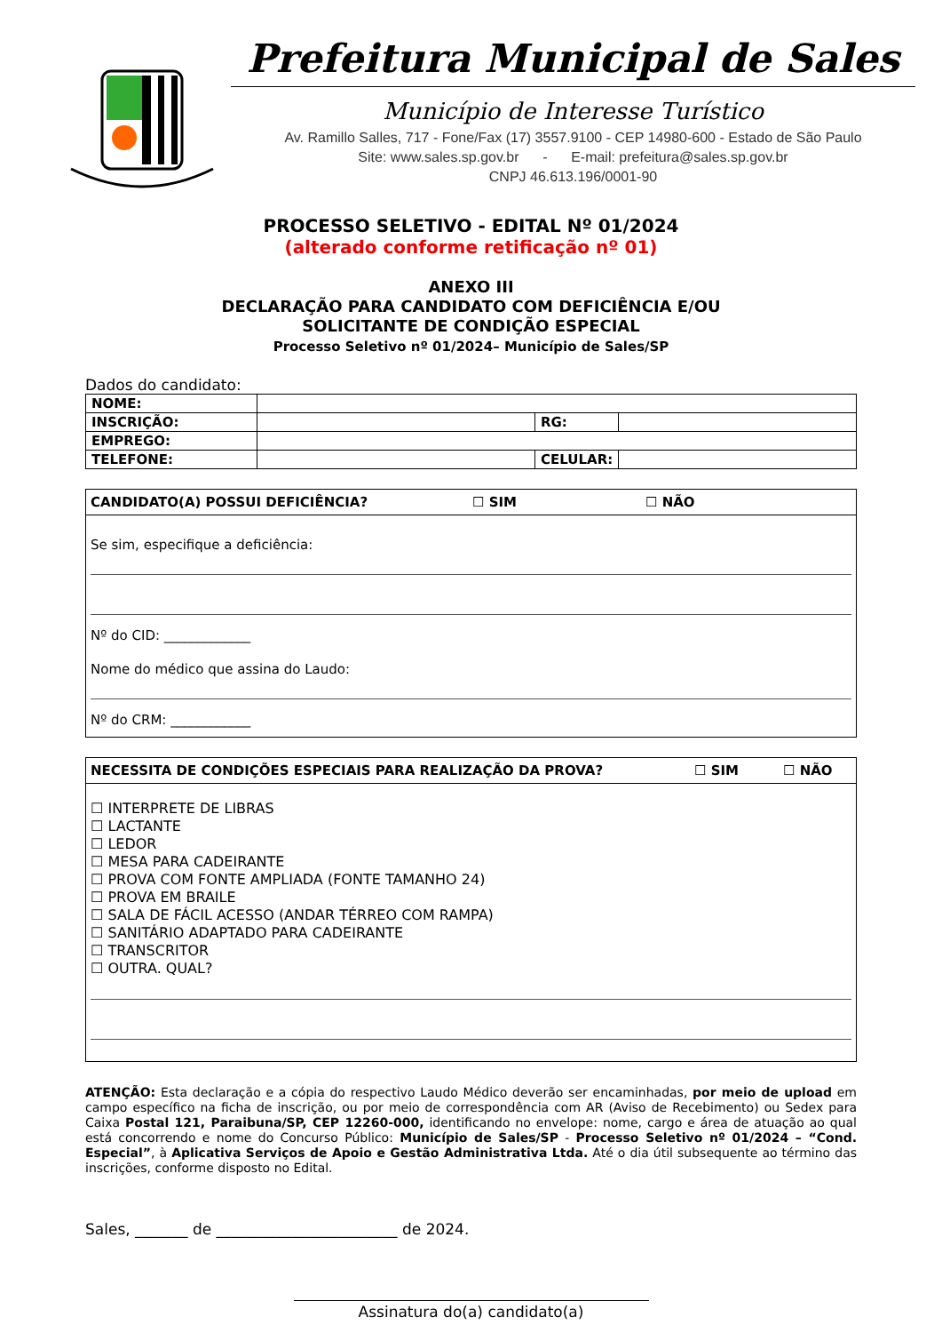Prefeitura Municipal de Sales
Município de Interesse Turístico
Av. Ramillo Salles, 717 - Fone/Fax (17) 3557.9100 - CEP 14980-600 - Estado de São Paulo
Site: www.sales.sp.gov.br - E-mail: prefeitura@sales.sp.gov.br
CNPJ 46.613.196/0001-90
PROCESSO SELETIVO - EDITAL Nº 01/2024
(alterado conforme retificação nº 01)
ANEXO III
DECLARAÇÃO PARA CANDIDATO COM DEFICIÊNCIA E/OU
SOLICITANTE DE CONDIÇÃO ESPECIAL
Processo Seletivo nº 01/2024– Município de Sales/SP
Dados do candidato:
| NOME: | | | |
| INSCRIÇÃO: | | RG: | |
| EMPREGO: | | | |
| TELEFONE: | | CELULAR: | |
CANDIDATO(A) POSSUI DEFICIÊNCIA? ☐ SIM ☐ NÃO
Se sim, especifique a deficiência:
Nº do CID: _____________
Nome do médico que assina do Laudo:
Nº do CRM: ____________
NECESSITA DE CONDIÇÕES ESPECIAIS PARA REALIZAÇÃO DA PROVA? ☐ SIM ☐ NÃO
☐ INTERPRETE DE LIBRAS
☐ LACTANTE
☐ LEDOR
☐ MESA PARA CADEIRANTE
☐ PROVA COM FONTE AMPLIADA (FONTE TAMANHO 24)
☐ PROVA EM BRAILE
☐ SALA DE FÁCIL ACESSO (ANDAR TÉRREO COM RAMPA)
☐ SANITÁRIO ADAPTADO PARA CADEIRANTE
☐ TRANSCRITOR
☐ OUTRA. QUAL?
ATENÇÃO: Esta declaração e a cópia do respectivo Laudo Médico deverão ser encaminhadas, por meio de upload em campo específico na ficha de inscrição, ou por meio de correspondência com AR (Aviso de Recebimento) ou Sedex para Caixa Postal 121, Paraibuna/SP, CEP 12260-000, identificando no envelope: nome, cargo e área de atuação ao qual está concorrendo e nome do Concurso Público: Município de Sales/SP - Processo Seletivo nº 01/2024 – “Cond. Especial”, à Aplicativa Serviços de Apoio e Gestão Administrativa Ltda. Até o dia útil subsequente ao término das inscrições, conforme disposto no Edital.
Sales, _______ de ________________________ de 2024.
Assinatura do(a) candidato(a)